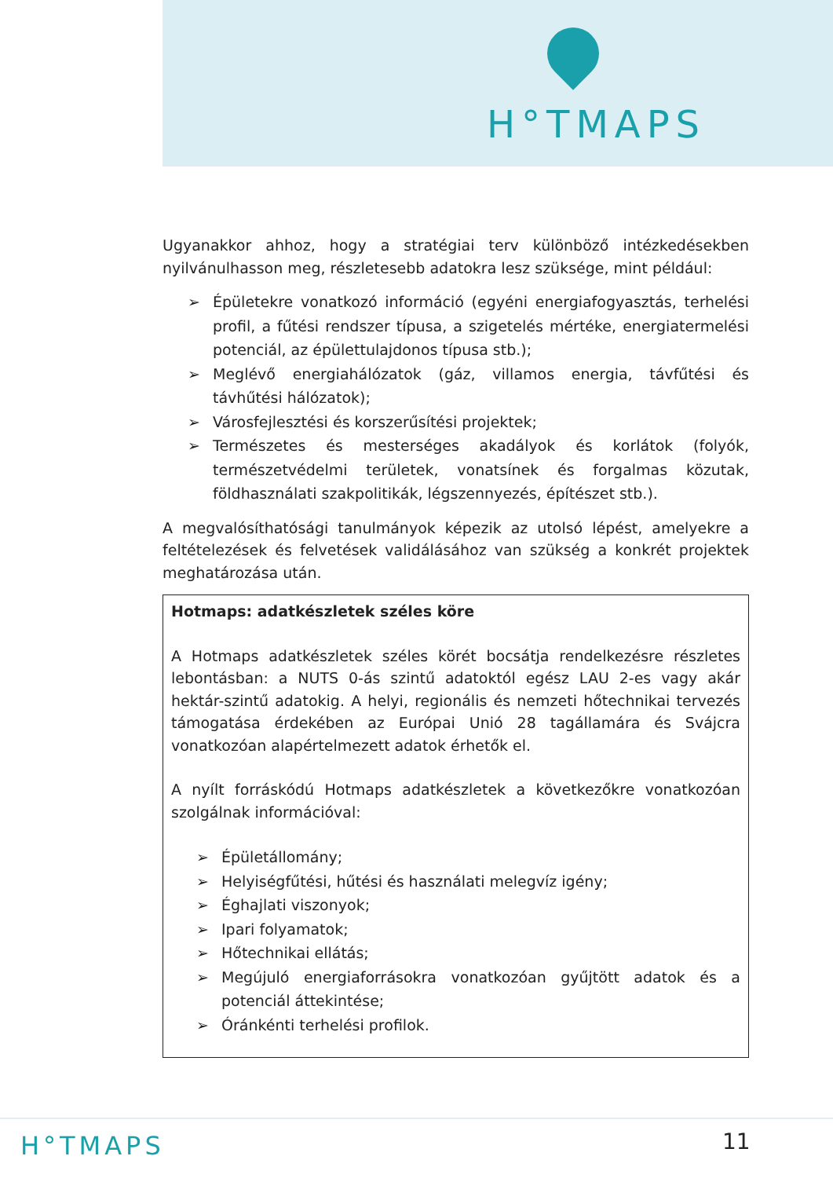H°TMAPS
Ugyanakkor ahhoz, hogy a stratégiai terv különböző intézkedésekben nyilvánulhasson meg, részletesebb adatokra lesz szüksége, mint például:
➢ Épületekre vonatkozó információ (egyéni energiafogyasztás, terhelési profil, a fűtési rendszer típusa, a szigetelés mértéke, energiatermelési potenciál, az épülettulajdonos típusa stb.);
➢ Meglévő energiahálózatok (gáz, villamos energia, távfűtési és távhűtési hálózatok);
➢ Városfejlesztési és korszerűsítési projektek;
➢ Természetes és mesterséges akadályok és korlátok (folyók, természetvédelmi területek, vonatsínek és forgalmas közutak, földhasználati szakpolitikák, légszennyezés, építészet stb.).
A megvalósíthatósági tanulmányok képezik az utolsó lépést, amelyekre a feltételezések és felvetések validálásához van szükség a konkrét projektek meghatározása után.
Hotmaps: adatkészletek széles köre
A Hotmaps adatkészletek széles körét bocsátja rendelkezésre részletes lebontásban: a NUTS 0-ás szintű adatoktól egész LAU 2-es vagy akár hektár-szintű adatokig. A helyi, regionális és nemzeti hőtechnikai tervezés támogatása érdekében az Európai Unió 28 tagállamára és Svájcra vonatkozóan alapértelmezett adatok érhetők el.
A nyílt forráskódú Hotmaps adatkészletek a következőkre vonatkozóan szolgálnak információval:
➢ Épületállomány;
➢ Helyiségfűtési, hűtési és használati melegvíz igény;
➢ Éghajlati viszonyok;
➢ Ipari folyamatok;
➢ Hőtechnikai ellátás;
➢ Megújuló energiaforrásokra vonatkozóan gyűjtött adatok és a potenciál áttekintése;
➢ Óránkénti terhelési profilok.
H°TMAPS 11